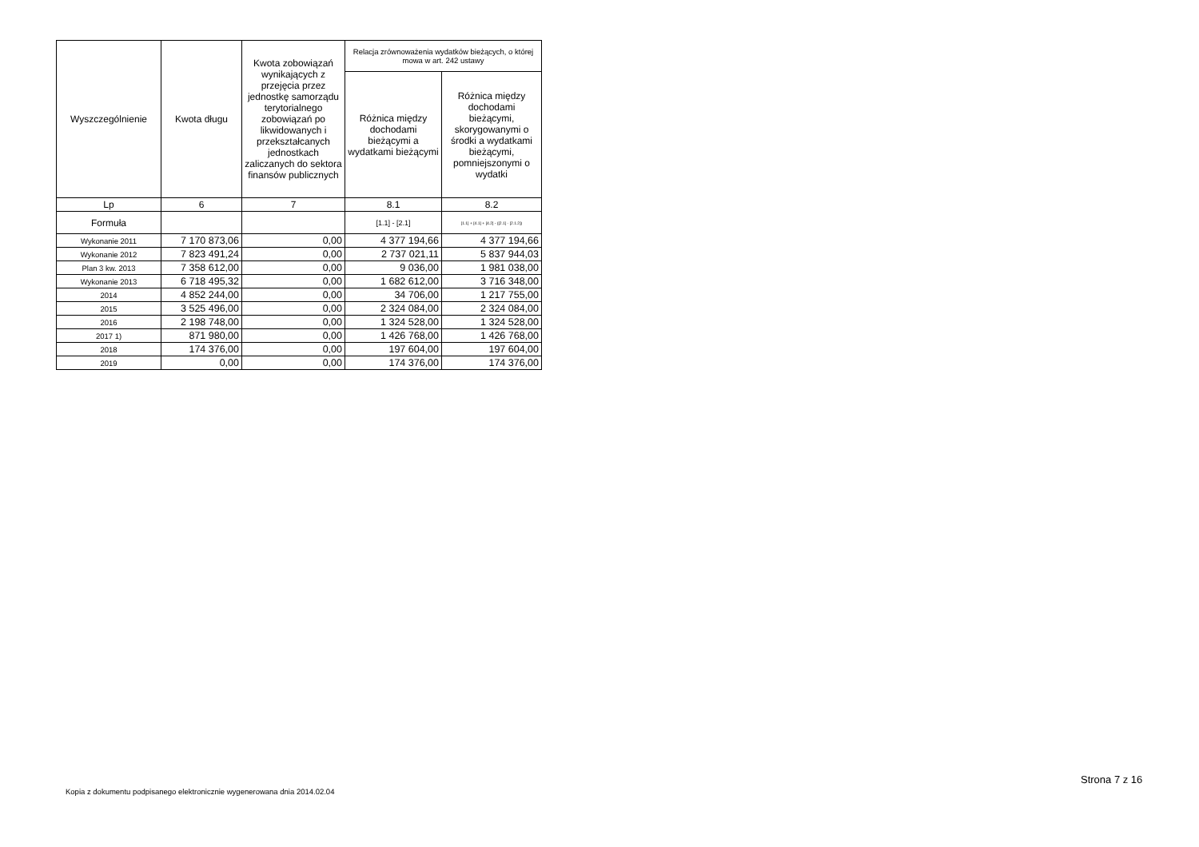| Wyszczególnienie | Kwota długu | Kwota zobowiązań wynikających z przejęcia przez jednostkę samorządu terytorialnego zobowiązań po likwidowanych i przekształcanych jednostkach zaliczanych do sektora finansów publicznych | Relacja zrównoważenia wydatków bieżących, o której mowa w art. 242 ustawy | |
| --- | --- | --- | --- | --- |
| | | | Różnica między dochodami bieżącymi a wydatkami bieżącymi | Różnica między dochodami bieżącymi, skorygowanymi o środki a wydatkami bieżącymi, pomniejszonymi o wydatki |
| Lp | 6 | 7 | 8.1 | 8.2 |
| Formuła | | | [1.1] - [2.1] | [1.1] + [4.1] + [4.2] - ([2.1] - [2.1.2]) |
| Wykonanie 2011 | 7 170 873,06 | 0,00 | 4 377 194,66 | 4 377 194,66 |
| Wykonanie 2012 | 7 823 491,24 | 0,00 | 2 737 021,11 | 5 837 944,03 |
| Plan 3 kw. 2013 | 7 358 612,00 | 0,00 | 9 036,00 | 1 981 038,00 |
| Wykonanie 2013 | 6 718 495,32 | 0,00 | 1 682 612,00 | 3 716 348,00 |
| 2014 | 4 852 244,00 | 0,00 | 34 706,00 | 1 217 755,00 |
| 2015 | 3 525 496,00 | 0,00 | 2 324 084,00 | 2 324 084,00 |
| 2016 | 2 198 748,00 | 0,00 | 1 324 528,00 | 1 324 528,00 |
| 2017 1) | 871 980,00 | 0,00 | 1 426 768,00 | 1 426 768,00 |
| 2018 | 174 376,00 | 0,00 | 197 604,00 | 197 604,00 |
| 2019 | 0,00 | 0,00 | 174 376,00 | 174 376,00 |
Kopia z dokumentu podpisanego elektronicznie wygenerowana dnia 2014.02.04
Strona 7 z 16